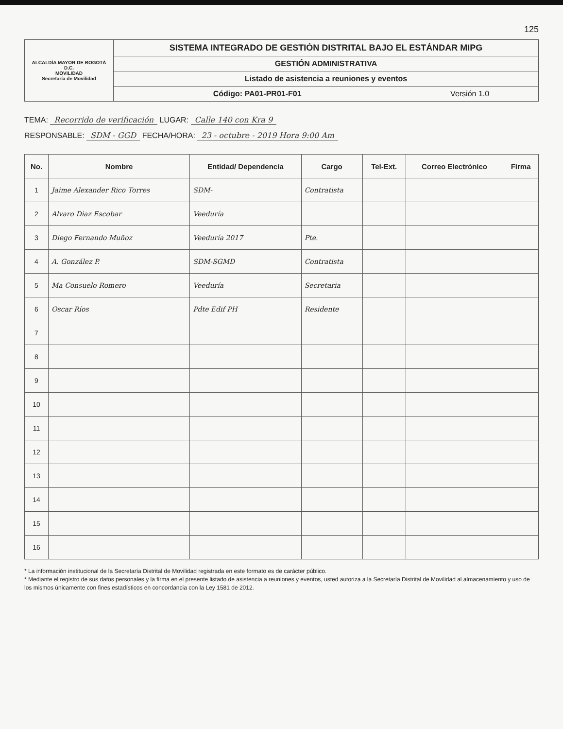125
| ALCALDÍA MAYOR DE BOGOTÁ D.C. MOVILIDAD Secretaría de Movilidad | SISTEMA INTEGRADO DE GESTIÓN DISTRITAL BAJO EL ESTÁNDAR MIPG | |
| | GESTIÓN ADMINISTRATIVA | |
| | Listado de asistencia a reuniones y eventos | |
| | Código: PA01-PR01-F01 | Versión 1.0 |
TEMA: Recorrido de verificación LUGAR: Calle 140 con Kra 9
RESPONSABLE: SDM - GGD FECHA/HORA: 23 - octubre - 2019 Hora 9:00 Am
| No. | Nombre | Entidad/ Dependencia | Cargo | Tel-Ext. | Correo Electrónico | Firma |
| --- | --- | --- | --- | --- | --- | --- |
| 1 | Jaime Alexander Rico Torres | SDM- | Contratista | | | |
| 2 | Alvaro Diaz Escobar | Veeduría | | | | |
| 3 | Diego Fernando Muñoz | Veeduría 2017 | Pte. | | | |
| 4 | A. González P. | SDM-SGMD | Contratista | | | |
| 5 | Ma Consuelo Romero | Veeduría | Secretaria | | | |
| 6 | Oscar Ríos | Pdte Edif PH | Residente | | | |
| 7 | | | | | | |
| 8 | | | | | | |
| 9 | | | | | | |
| 10 | | | | | | |
| 11 | | | | | | |
| 12 | | | | | | |
| 13 | | | | | | |
| 14 | | | | | | |
| 15 | | | | | | |
| 16 | | | | | | |
* La información institucional de la Secretaría Distrital de Movilidad registrada en este formato es de carácter público.
* Mediante el registro de sus datos personales y la firma en el presente listado de asistencia a reuniones y eventos, usted autoriza a la Secretaría Distrital de Movilidad al almacenamiento y uso de los mismos únicamente con fines estadísticos en concordancia con la Ley 1581 de 2012.